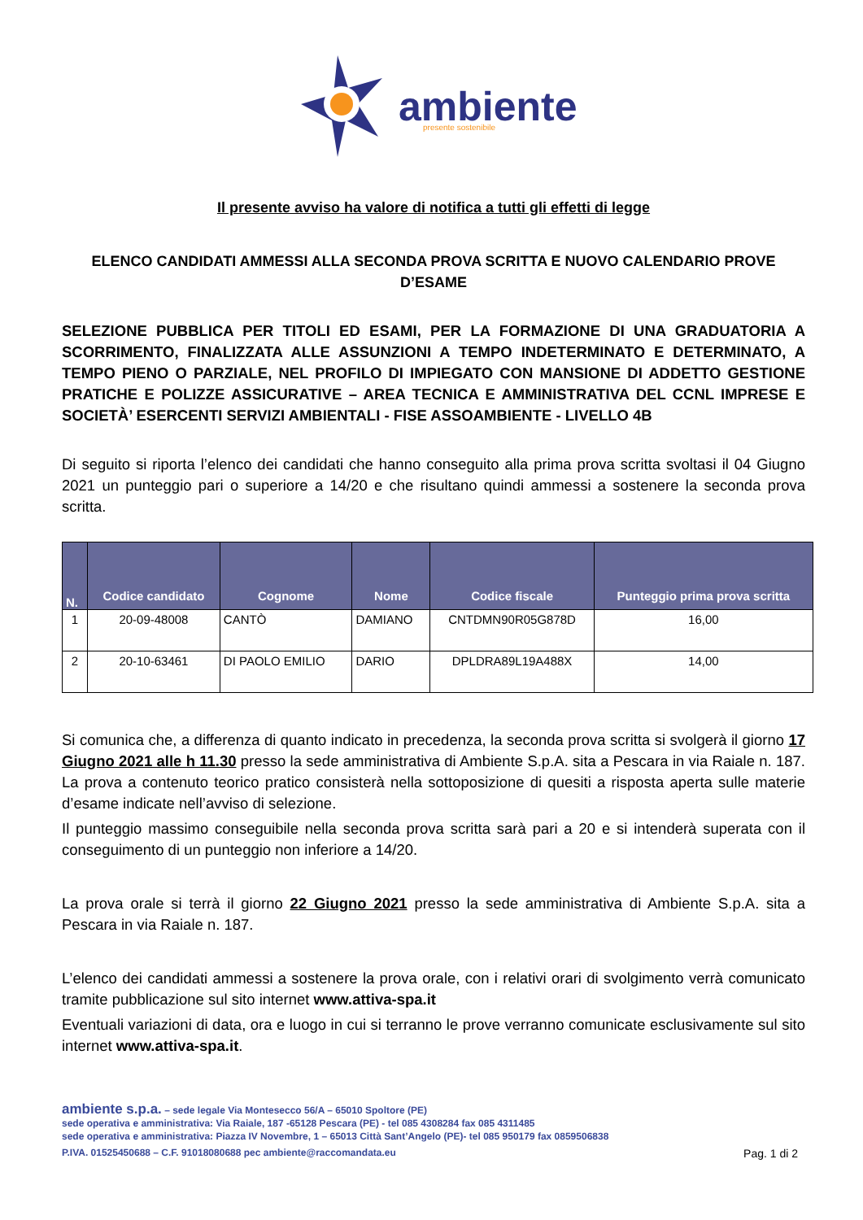ambiente
presente sostenibile
Il presente avviso ha valore di notifica a tutti gli effetti di legge
ELENCO CANDIDATI AMMESSI ALLA SECONDA PROVA SCRITTA E NUOVO CALENDARIO PROVE D’ESAME
SELEZIONE PUBBLICA PER TITOLI ED ESAMI, PER LA FORMAZIONE DI UNA GRADUATORIA A SCORRIMENTO, FINALIZZATA ALLE ASSUNZIONI A TEMPO INDETERMINATO E DETERMINATO, A TEMPO PIENO O PARZIALE, NEL PROFILO DI IMPIEGATO CON MANSIONE DI ADDETTO GESTIONE PRATICHE E POLIZZE ASSICURATIVE – AREA TECNICA E AMMINISTRATIVA DEL CCNL IMPRESE E SOCIETÀ’ ESERCENTI SERVIZI AMBIENTALI - FISE ASSOAMBIENTE - LIVELLO 4B
Di seguito si riporta l’elenco dei candidati che hanno conseguito alla prima prova scritta svoltasi il 04 Giugno 2021 un punteggio pari o superiore a 14/20 e che risultano quindi ammessi a sostenere la seconda prova scritta.
| N. | Codice candidato | Cognome | Nome | Codice fiscale | Punteggio prima prova scritta |
| --- | --- | --- | --- | --- | --- |
| 1 | 20-09-48008 | CANTÒ | DAMIANO | CNTDMN90R05G878D | 16,00 |
| 2 | 20-10-63461 | DI PAOLO EMILIO | DARIO | DPLDRA89L19A488X | 14,00 |
Si comunica che, a differenza di quanto indicato in precedenza, la seconda prova scritta si svolgerà il giorno 17 Giugno 2021 alle h 11.30 presso la sede amministrativa di Ambiente S.p.A. sita a Pescara in via Raiale n. 187. La prova a contenuto teorico pratico consisterà nella sottoposizione di quesiti a risposta aperta sulle materie d’esame indicate nell’avviso di selezione.
Il punteggio massimo conseguibile nella seconda prova scritta sarà pari a 20 e si intenderà superata con il conseguimento di un punteggio non inferiore a 14/20.
La prova orale si terrà il giorno 22 Giugno 2021 presso la sede amministrativa di Ambiente S.p.A. sita a Pescara in via Raiale n. 187.
L’elenco dei candidati ammessi a sostenere la prova orale, con i relativi orari di svolgimento verrà comunicato tramite pubblicazione sul sito internet www.attiva-spa.it
Eventuali variazioni di data, ora e luogo in cui si terranno le prove verranno comunicate esclusivamente sul sito internet www.attiva-spa.it.
ambiente s.p.a. – sede legale Via Montesecco 56/A – 65010 Spoltore (PE)
sede operativa e amministrativa: Via Raiale, 187 -65128 Pescara (PE) - tel 085 4308284 fax 085 4311485
sede operativa e amministrativa: Piazza IV Novembre, 1 – 65013 Città Sant’Angelo (PE)- tel 085 950179 fax 0859506838
P.IVA. 01525450688 – C.F. 91018080688 pec ambiente@raccomandata.eu
Pag. 1 di 2